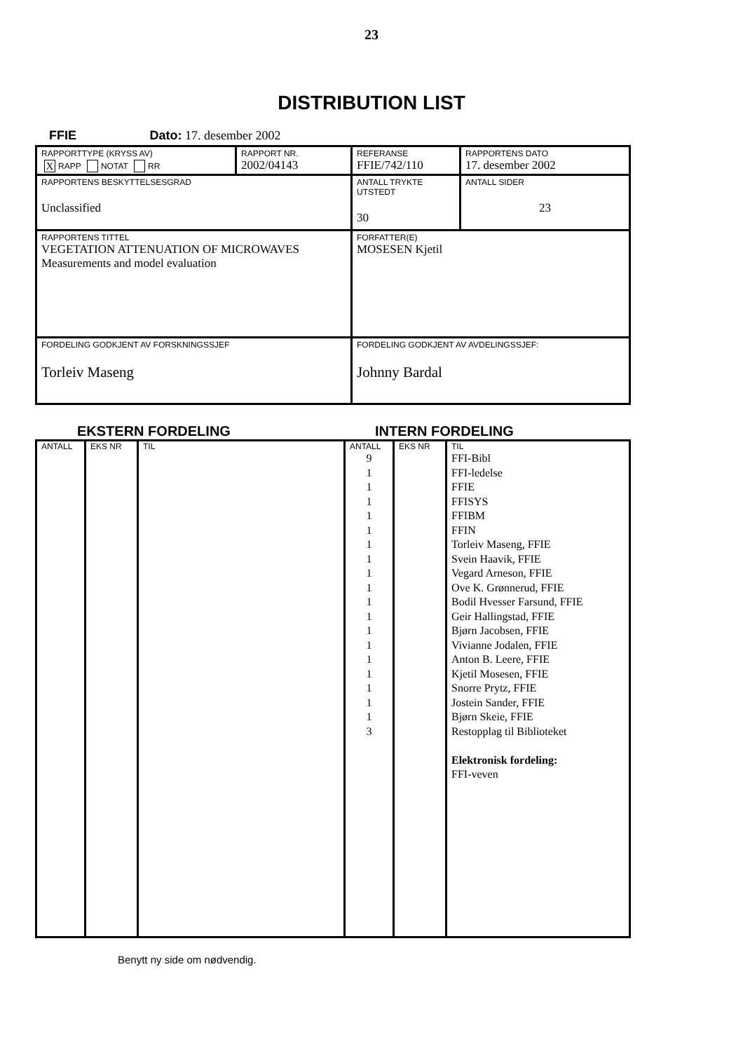23
DISTRIBUTION LIST
FFIE Dato: 17. desember 2002
| RAPPORTTYPE (KRYSS AV) X RAPP NOTAT RR | RAPPORT NR. 2002/04143 | REFERANSE FFIE/742/110 | RAPPORTENS DATO 17. desember 2002 |
| RAPPORTENS BESKYTTELSESGRAD Unclassified | | ANTALL TRYKTE UTSTEDT 30 | ANTALL SIDER 23 |
| RAPPORTENS TITTEL VEGETATION ATTENUATION OF MICROWAVES Measurements and model evaluation | | FORFATTER(E) MOSESEN Kjetil | |
| FORDELING GODKJENT AV FORSKNINGSSJEF Torleiv Maseng | | FORDELING GODKJENT AV AVDELINGSSJEF: Johnny Bardal | |
EKSTERN FORDELING INTERN FORDELING
| ANTALL | EKS NR | TIL | ANTALL | EKS NR | TIL |
| --- | --- | --- | --- | --- | --- |
| | | | 9 1 1 1 1 1 1 1 1 1 1 1 1 1 1 1 1 1 1 3 | | FFI-Bibl FFI-ledelse FFIE FFISYS FFIBM FFIN Torleiv Maseng, FFIE Svein Haavik, FFIE Vegard Arneson, FFIE Ove K. Grønnerud, FFIE Bodil Hvesser Farsund, FFIE Geir Hallingstad, FFIE Bjørn Jacobsen, FFIE Vivianne Jodalen, FFIE Anton B. Leere, FFIE Kjetil Mosesen, FFIE Snorre Prytz, FFIE Jostein Sander, FFIE Bjørn Skeie, FFIE Restopplag til Biblioteket Elektronisk fordeling: FFI-veven |
Benytt ny side om nødvendig.